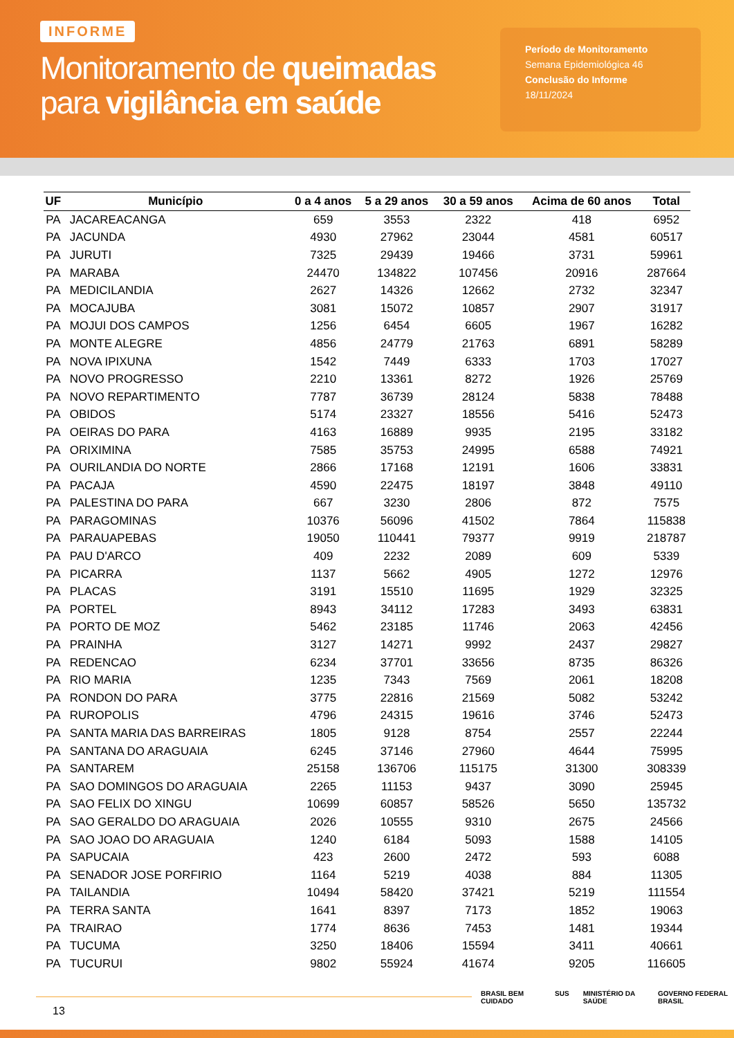INFORME
Monitoramento de queimadas
para vigilância em saúde
Período de Monitoramento
Semana Epidemiológica 46
Conclusão do Informe
18/11/2024
| UF | Município | 0 a 4 anos | 5 a 29 anos | 30 a 59 anos | Acima de 60 anos | Total |
| --- | --- | --- | --- | --- | --- | --- |
| PA | JACAREACANGA | 659 | 3553 | 2322 | 418 | 6952 |
| PA | JACUNDA | 4930 | 27962 | 23044 | 4581 | 60517 |
| PA | JURUTI | 7325 | 29439 | 19466 | 3731 | 59961 |
| PA | MARABA | 24470 | 134822 | 107456 | 20916 | 287664 |
| PA | MEDICILANDIA | 2627 | 14326 | 12662 | 2732 | 32347 |
| PA | MOCAJUBA | 3081 | 15072 | 10857 | 2907 | 31917 |
| PA | MOJUI DOS CAMPOS | 1256 | 6454 | 6605 | 1967 | 16282 |
| PA | MONTE ALEGRE | 4856 | 24779 | 21763 | 6891 | 58289 |
| PA | NOVA IPIXUNA | 1542 | 7449 | 6333 | 1703 | 17027 |
| PA | NOVO PROGRESSO | 2210 | 13361 | 8272 | 1926 | 25769 |
| PA | NOVO REPARTIMENTO | 7787 | 36739 | 28124 | 5838 | 78488 |
| PA | OBIDOS | 5174 | 23327 | 18556 | 5416 | 52473 |
| PA | OEIRAS DO PARA | 4163 | 16889 | 9935 | 2195 | 33182 |
| PA | ORIXIMINA | 7585 | 35753 | 24995 | 6588 | 74921 |
| PA | OURILANDIA DO NORTE | 2866 | 17168 | 12191 | 1606 | 33831 |
| PA | PACAJA | 4590 | 22475 | 18197 | 3848 | 49110 |
| PA | PALESTINA DO PARA | 667 | 3230 | 2806 | 872 | 7575 |
| PA | PARAGOMINAS | 10376 | 56096 | 41502 | 7864 | 115838 |
| PA | PARAUAPEBAS | 19050 | 110441 | 79377 | 9919 | 218787 |
| PA | PAU D'ARCO | 409 | 2232 | 2089 | 609 | 5339 |
| PA | PICARRA | 1137 | 5662 | 4905 | 1272 | 12976 |
| PA | PLACAS | 3191 | 15510 | 11695 | 1929 | 32325 |
| PA | PORTEL | 8943 | 34112 | 17283 | 3493 | 63831 |
| PA | PORTO DE MOZ | 5462 | 23185 | 11746 | 2063 | 42456 |
| PA | PRAINHA | 3127 | 14271 | 9992 | 2437 | 29827 |
| PA | REDENCAO | 6234 | 37701 | 33656 | 8735 | 86326 |
| PA | RIO MARIA | 1235 | 7343 | 7569 | 2061 | 18208 |
| PA | RONDON DO PARA | 3775 | 22816 | 21569 | 5082 | 53242 |
| PA | RUROPOLIS | 4796 | 24315 | 19616 | 3746 | 52473 |
| PA | SANTA MARIA DAS BARREIRAS | 1805 | 9128 | 8754 | 2557 | 22244 |
| PA | SANTANA DO ARAGUAIA | 6245 | 37146 | 27960 | 4644 | 75995 |
| PA | SANTAREM | 25158 | 136706 | 115175 | 31300 | 308339 |
| PA | SAO DOMINGOS DO ARAGUAIA | 2265 | 11153 | 9437 | 3090 | 25945 |
| PA | SAO FELIX DO XINGU | 10699 | 60857 | 58526 | 5650 | 135732 |
| PA | SAO GERALDO DO ARAGUAIA | 2026 | 10555 | 9310 | 2675 | 24566 |
| PA | SAO JOAO DO ARAGUAIA | 1240 | 6184 | 5093 | 1588 | 14105 |
| PA | SAPUCAIA | 423 | 2600 | 2472 | 593 | 6088 |
| PA | SENADOR JOSE PORFIRIO | 1164 | 5219 | 4038 | 884 | 11305 |
| PA | TAILANDIA | 10494 | 58420 | 37421 | 5219 | 111554 |
| PA | TERRA SANTA | 1641 | 8397 | 7173 | 1852 | 19063 |
| PA | TRAIRAO | 1774 | 8636 | 7453 | 1481 | 19344 |
| PA | TUCUMA | 3250 | 18406 | 15594 | 3411 | 40661 |
| PA | TUCURUI | 9802 | 55924 | 41674 | 9205 | 116605 |
13
BRASIL BEM CUIDADO SUS MINISTÉRIO DA SAÚDE GOVERNO FEDERAL BRASIL